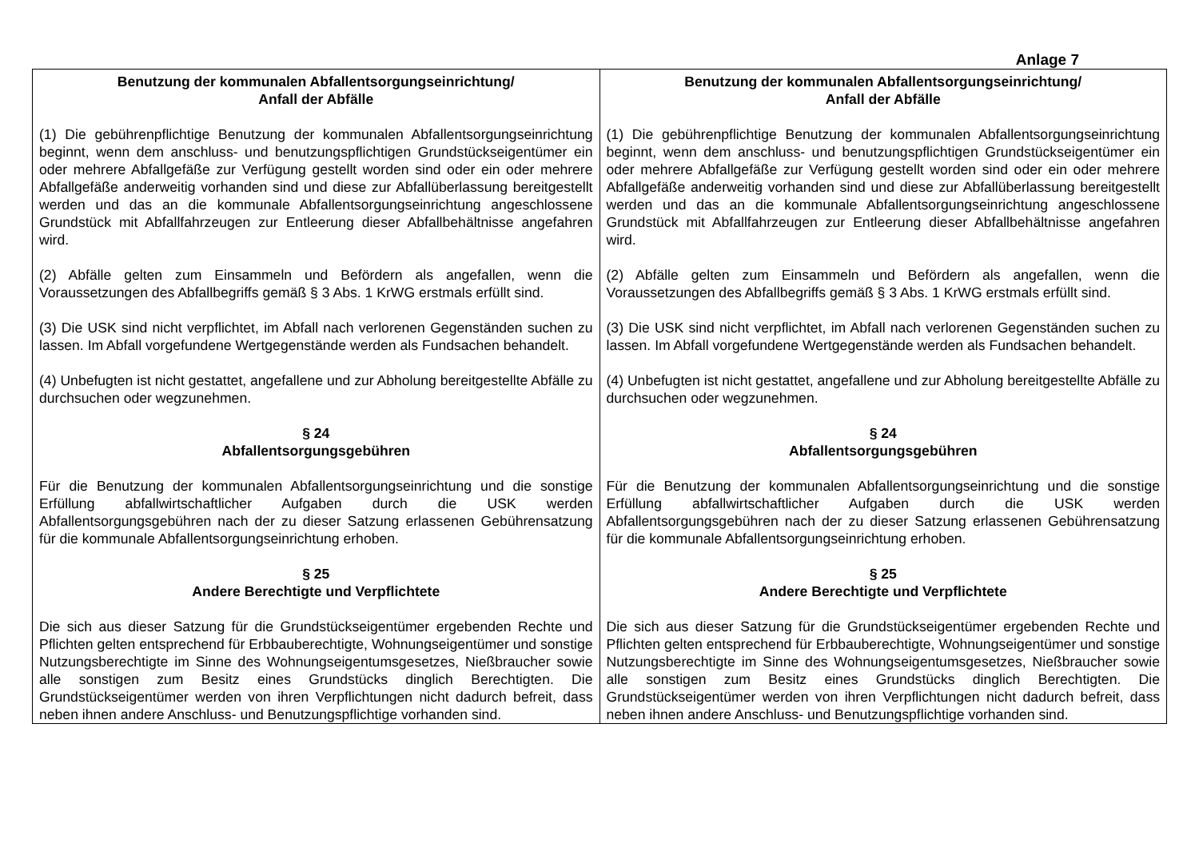Anlage 7
| Benutzung der kommunalen Abfallentsorgungseinrichtung/ Anfall der Abfälle (1) Die gebührenpflichtige Benutzung der kommunalen Abfallentsorgungseinrichtung beginnt, wenn dem anschluss- und benutzungspflichtigen Grundstückseigentümer ein oder mehrere Abfallgefäße zur Verfügung gestellt worden sind oder ein oder mehrere Abfallgefäße anderweitig vorhanden sind und diese zur Abfallüberlassung bereitgestellt werden und das an die kommunale Abfallentsorgungseinrichtung angeschlossene Grundstück mit Abfallfahrzeugen zur Entleerung dieser Abfallbehältnisse angefahren wird. (2) Abfälle gelten zum Einsammeln und Befördern als angefallen, wenn die Voraussetzungen des Abfallbegriffs gemäß § 3 Abs. 1 KrWG erstmals erfüllt sind. (3) Die USK sind nicht verpflichtet, im Abfall nach verlorenen Gegenständen suchen zu lassen. Im Abfall vorgefundene Wertgegenstände werden als Fundsachen behandelt. (4) Unbefugten ist nicht gestattet, angefallene und zur Abholung bereitgestellte Abfälle zu durchsuchen oder wegzunehmen. § 24 Abfallentsorgungsgebühren Für die Benutzung der kommunalen Abfallentsorgungseinrichtung und die sonstige Erfüllung abfallwirtschaftlicher Aufgaben durch die USK werden Abfallentsorgungsgebühren nach der zu dieser Satzung erlassenen Gebührensatzung für die kommunale Abfallentsorgungseinrichtung erhoben. § 25 Andere Berechtigte und Verpflichtete Die sich aus dieser Satzung für die Grundstückseigentümer ergebenden Rechte und Pflichten gelten entsprechend für Erbbauberechtigte, Wohnungseigentümer und sonstige Nutzungsberechtigte im Sinne des Wohnungseigentumsgesetzes, Nießbraucher sowie alle sonstigen zum Besitz eines Grundstücks dinglich Berechtigten. Die Grundstückseigentümer werden von ihren Verpflichtungen nicht dadurch befreit, dass neben ihnen andere Anschluss- und Benutzungspflichtige vorhanden sind. | Benutzung der kommunalen Abfallentsorgungseinrichtung/ Anfall der Abfälle (1) Die gebührenpflichtige Benutzung der kommunalen Abfallentsorgungseinrichtung beginnt, wenn dem anschluss- und benutzungspflichtigen Grundstückseigentümer ein oder mehrere Abfallgefäße zur Verfügung gestellt worden sind oder ein oder mehrere Abfallgefäße anderweitig vorhanden sind und diese zur Abfallüberlassung bereitgestellt werden und das an die kommunale Abfallentsorgungseinrichtung angeschlossene Grundstück mit Abfallfahrzeugen zur Entleerung dieser Abfallbehältnisse angefahren wird. (2) Abfälle gelten zum Einsammeln und Befördern als angefallen, wenn die Voraussetzungen des Abfallbegriffs gemäß § 3 Abs. 1 KrWG erstmals erfüllt sind. (3) Die USK sind nicht verpflichtet, im Abfall nach verlorenen Gegenständen suchen zu lassen. Im Abfall vorgefundene Wertgegenstände werden als Fundsachen behandelt. (4) Unbefugten ist nicht gestattet, angefallene und zur Abholung bereitgestellte Abfälle zu durchsuchen oder wegzunehmen. § 24 Abfallentsorgungsgebühren Für die Benutzung der kommunalen Abfallentsorgungseinrichtung und die sonstige Erfüllung abfallwirtschaftlicher Aufgaben durch die USK werden Abfallentsorgungsgebühren nach der zu dieser Satzung erlassenen Gebührensatzung für die kommunale Abfallentsorgungseinrichtung erhoben. § 25 Andere Berechtigte und Verpflichtete Die sich aus dieser Satzung für die Grundstückseigentümer ergebenden Rechte und Pflichten gelten entsprechend für Erbbauberechtigte, Wohnungseigentümer und sonstige Nutzungsberechtigte im Sinne des Wohnungseigentumsgesetzes, Nießbraucher sowie alle sonstigen zum Besitz eines Grundstücks dinglich Berechtigten. Die Grundstückseigentümer werden von ihren Verpflichtungen nicht dadurch befreit, dass neben ihnen andere Anschluss- und Benutzungspflichtige vorhanden sind. |